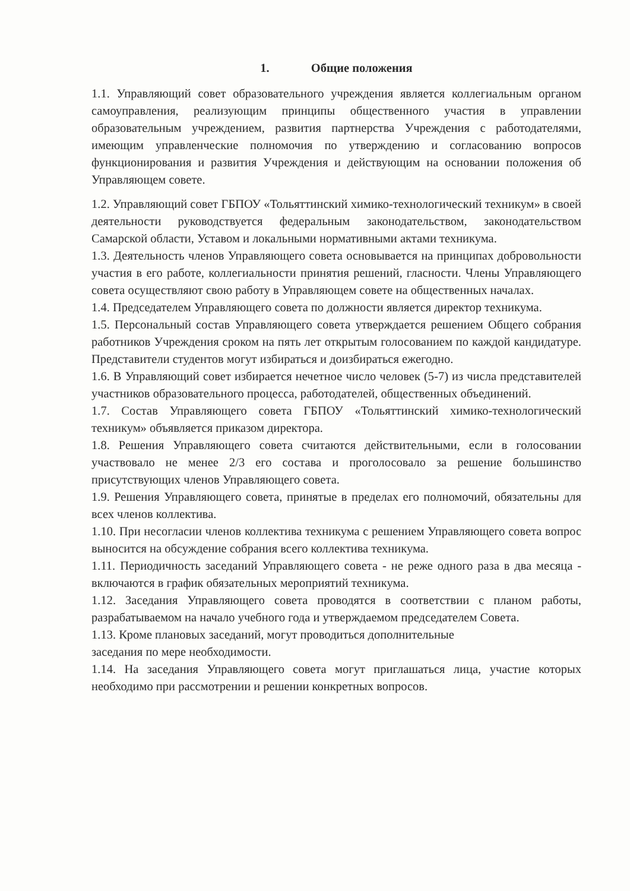1. Общие положения
1.1. Управляющий совет образовательного учреждения является коллегиальным органом самоуправления, реализующим принципы общественного участия в управлении образовательным учреждением, развития партнерства Учреждения с работодателями, имеющим управленческие полномочия по утверждению и согласованию вопросов функционирования и развития Учреждения и действующим на основании положения об Управляющем совете.
1.2. Управляющий совет ГБПОУ «Тольяттинский химико-технологический техникум» в своей деятельности руководствуется федеральным законодательством, законодательством Самарской области, Уставом и локальными нормативными актами техникума.
1.3. Деятельность членов Управляющего совета основывается на принципах добровольности участия в его работе, коллегиальности принятия решений, гласности. Члены Управляющего совета осуществляют свою работу в Управляющем совете на общественных началах.
1.4. Председателем Управляющего совета по должности является директор техникума.
1.5. Персональный состав Управляющего совета утверждается решением Общего собрания работников Учреждения сроком на пять лет открытым голосованием по каждой кандидатуре. Представители студентов могут избираться и доизбираться ежегодно.
1.6. В Управляющий совет избирается нечетное число человек (5-7) из числа представителей участников образовательного процесса, работодателей, общественных объединений.
1.7. Состав Управляющего совета ГБПОУ «Тольяттинский химико-технологический техникум» объявляется приказом директора.
1.8. Решения Управляющего совета считаются действительными, если в голосовании участвовало не менее 2/3 его состава и проголосовало за решение большинство присутствующих членов Управляющего совета.
1.9. Решения Управляющего совета, принятые в пределах его полномочий, обязательны для всех членов коллектива.
1.10. При несогласии членов коллектива техникума с решением Управляющего совета вопрос выносится на обсуждение собрания всего коллектива техникума.
1.11. Периодичность заседаний Управляющего совета - не реже одного раза в два месяца - включаются в график обязательных мероприятий техникума.
1.12. Заседания Управляющего совета проводятся в соответствии с планом работы, разрабатываемом на начало учебного года и утверждаемом председателем Совета.
1.13. Кроме плановых заседаний, могут проводиться дополнительные
заседания по мере необходимости.
1.14. На заседания Управляющего совета могут приглашаться лица, участие которых необходимо при рассмотрении и решении конкретных вопросов.